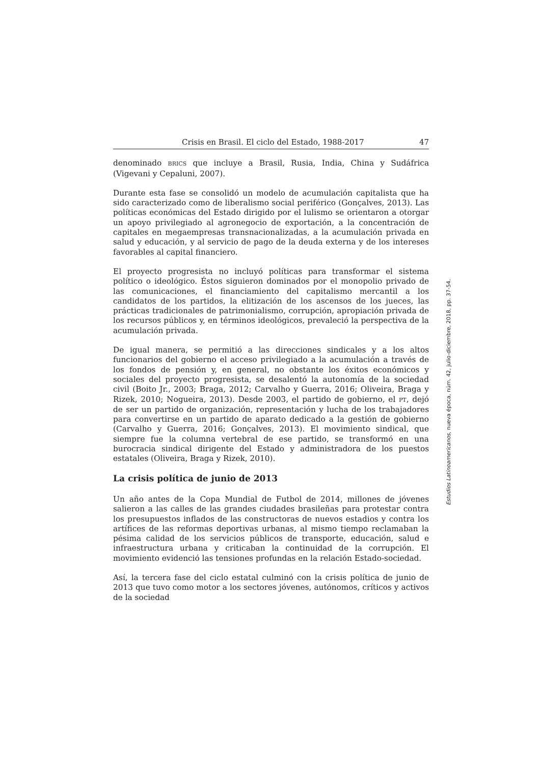Crisis en Brasil. El ciclo del Estado, 1988-2017 47
denominado BRICS que incluye a Brasil, Rusia, India, China y Sudáfrica (Vigevani y Cepaluni, 2007).
Durante esta fase se consolidó un modelo de acumulación capitalista que ha sido caracterizado como de liberalismo social periférico (Gonçalves, 2013). Las políticas económicas del Estado dirigido por el lulismo se orientaron a otorgar un apoyo privilegiado al agronegocio de exportación, a la concentración de capitales en megaempresas transnacionalizadas, a la acumulación privada en salud y educación, y al servicio de pago de la deuda externa y de los intereses favorables al capital financiero.
El proyecto progresista no incluyó políticas para transformar el sistema político o ideológico. Éstos siguieron dominados por el monopolio privado de las comunicaciones, el financiamiento del capitalismo mercantil a los candidatos de los partidos, la elitización de los ascensos de los jueces, las prácticas tradicionales de patrimonialismo, corrupción, apropiación privada de los recursos públicos y, en términos ideológicos, prevaleció la perspectiva de la acumulación privada.
De igual manera, se permitió a las direcciones sindicales y a los altos funcionarios del gobierno el acceso privilegiado a la acumulación a través de los fondos de pensión y, en general, no obstante los éxitos económicos y sociales del proyecto progresista, se desalentó la autonomía de la sociedad civil (Boito Jr., 2003; Braga, 2012; Carvalho y Guerra, 2016; Oliveira, Braga y Rizek, 2010; Nogueira, 2013). Desde 2003, el partido de gobierno, el PT, dejó de ser un partido de organización, representación y lucha de los trabajadores para convertirse en un partido de aparato dedicado a la gestión de gobierno (Carvalho y Guerra, 2016; Gonçalves, 2013). El movimiento sindical, que siempre fue la columna vertebral de ese partido, se transformó en una burocracia sindical dirigente del Estado y administradora de los puestos estatales (Oliveira, Braga y Rizek, 2010).
La crisis política de junio de 2013
Un año antes de la Copa Mundial de Futbol de 2014, millones de jóvenes salieron a las calles de las grandes ciudades brasileñas para protestar contra los presupuestos inflados de las constructoras de nuevos estadios y contra los artífices de las reformas deportivas urbanas, al mismo tiempo reclamaban la pésima calidad de los servicios públicos de transporte, educación, salud e infraestructura urbana y criticaban la continuidad de la corrupción. El movimiento evidenció las tensiones profundas en la relación Estado-sociedad.
Así, la tercera fase del ciclo estatal culminó con la crisis política de junio de 2013 que tuvo como motor a los sectores jóvenes, autónomos, críticos y activos de la sociedad
Estudios Latinoamericanos, nueva época, núm. 42, julio-diciembre, 2018, pp. 37-54.